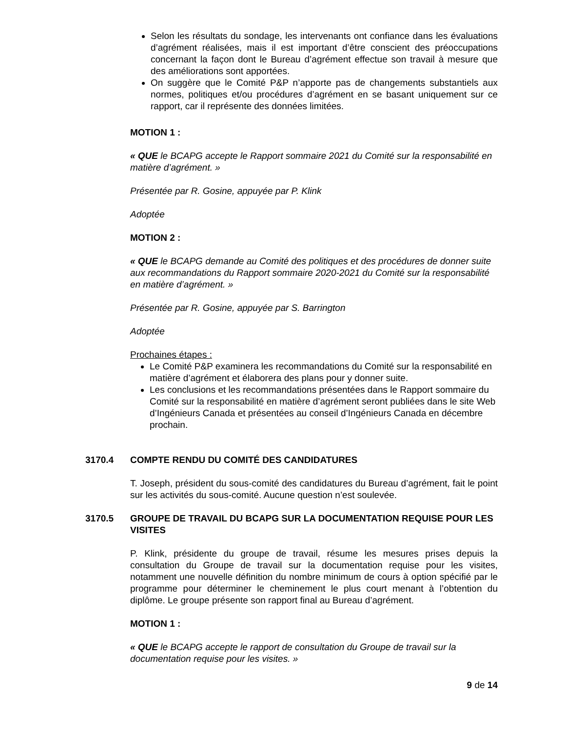Selon les résultats du sondage, les intervenants ont confiance dans les évaluations d’agrément réalisées, mais il est important d’être conscient des préoccupations concernant la façon dont le Bureau d’agrément effectue son travail à mesure que des améliorations sont apportées.
On suggère que le Comité P&P n’apporte pas de changements substantiels aux normes, politiques et/ou procédures d’agrément en se basant uniquement sur ce rapport, car il représente des données limitées.
MOTION 1 :
« QUE le BCAPG accepte le Rapport sommaire 2021 du Comité sur la responsabilité en matière d’agrément. »
Présentée par R. Gosine, appuyée par P. Klink
Adoptée
MOTION 2 :
« QUE le BCAPG demande au Comité des politiques et des procédures de donner suite aux recommandations du Rapport sommaire 2020-2021 du Comité sur la responsabilité en matière d’agrément. »
Présentée par R. Gosine, appuyée par S. Barrington
Adoptée
Prochaines étapes :
Le Comité P&P examinera les recommandations du Comité sur la responsabilité en matière d’agrément et élaborera des plans pour y donner suite.
Les conclusions et les recommandations présentées dans le Rapport sommaire du Comité sur la responsabilité en matière d’agrément seront publiées dans le site Web d’Ingénieurs Canada et présentées au conseil d’Ingénieurs Canada en décembre prochain.
3170.4 COMPTE RENDU DU COMITÉ DES CANDIDATURES
T. Joseph, président du sous-comité des candidatures du Bureau d’agrément, fait le point sur les activités du sous-comité. Aucune question n’est soulevée.
3170.5 GROUPE DE TRAVAIL DU BCAPG SUR LA DOCUMENTATION REQUISE POUR LES VISITES
P. Klink, présidente du groupe de travail, résume les mesures prises depuis la consultation du Groupe de travail sur la documentation requise pour les visites, notamment une nouvelle définition du nombre minimum de cours à option spécifié par le programme pour déterminer le cheminement le plus court menant à l’obtention du diplôme. Le groupe présente son rapport final au Bureau d’agrément.
MOTION 1 :
« QUE le BCAPG accepte le rapport de consultation du Groupe de travail sur la documentation requise pour les visites. »
9 de 14